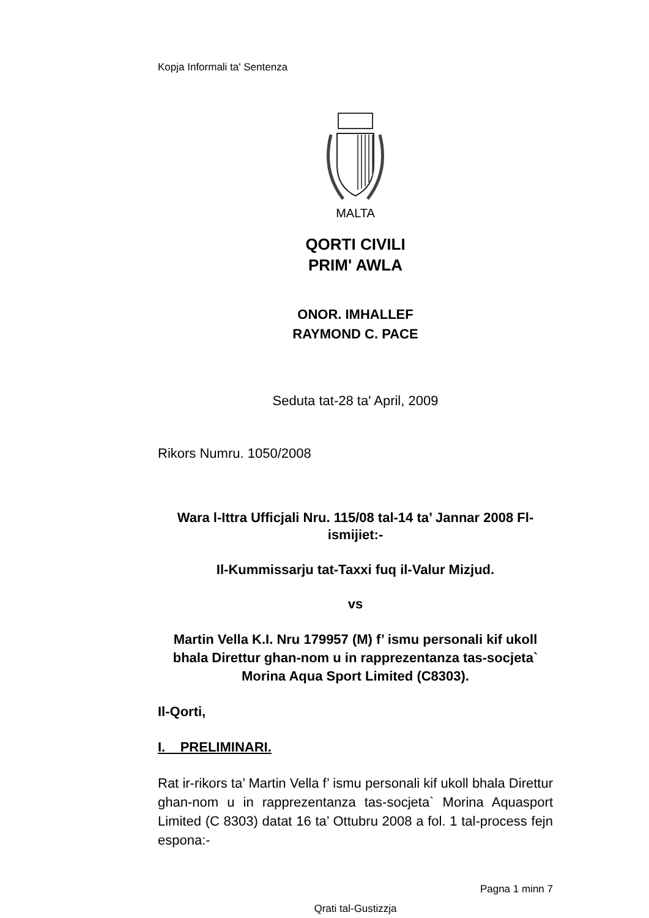Kopja Informali ta' Sentenza
MALTA
QORTI CIVILI
PRIM' AWLA
ONOR. IMHALLEF
RAYMOND C. PACE
Seduta tat-28 ta' April, 2009
Rikors Numru. 1050/2008
Wara l-Ittra Ufficjali Nru. 115/08 tal-14 ta’ Jannar 2008 Fl-ismijiet:-
Il-Kummissarju tat-Taxxi fuq il-Valur Mizjud.
vs
Martin Vella K.I. Nru 179957 (M) f’ ismu personali kif ukoll bhala Direttur ghan-nom u in rapprezentanza tas-socjeta` Morina Aqua Sport Limited (C8303).
Il-Qorti,
I. PRELIMINARI.
Rat ir-rikors ta’ Martin Vella f’ ismu personali kif ukoll bhala Direttur ghan-nom u in rapprezentanza tas-socjeta` Morina Aquasport Limited (C 8303) datat 16 ta’ Ottubru 2008 a fol. 1 tal-process fejn espona:-
Pagna 1 minn 7
Qrati tal-Gustizzja